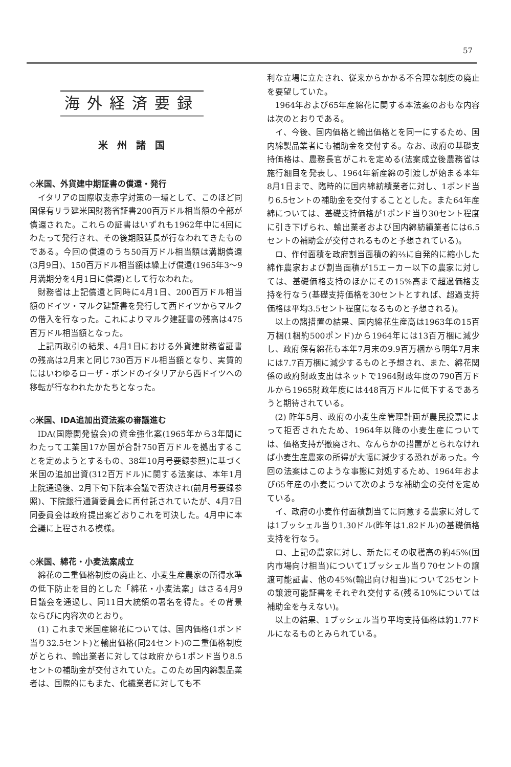57
海外経済要録
米州諸国
◇米国、外貨建中期証書の償還・発行
イタリアの国際収支赤字対策の一環として、このほど同国保有リラ建米国財務省証書200百万ドル相当額の全部が償還された。これらの証書はいずれも1962年中に4回にわたって発行され、その後期限延長が行なわれてきたものである。今回の償還のうち50百万ドル相当額は満期償還(3月9日)、150百万ドル相当額は繰上げ償還(1965年3～9月満期分を4月1日に償還)として行なわれた。
財務省は上記償還と同時に4月1日、200百万ドル相当額のドイツ・マルク建証書を発行して西ドイツからマルクの借入を行なった。これによりマルク建証書の残高は475百万ドル相当額となった。
上記両取引の結果、4月1日における外貨建財務省証書の残高は2月末と同じ730百万ドル相当額となり、実質的にはいわゆるローザ・ボンドのイタリアから西ドイツへの移転が行なわれたかたちとなった。
◇米国、IDA追加出資法案の審議進む
IDA(国際開発協会)の資金強化案(1965年から3年間にわたって工業国17か国が合計750百万ドルを拠出することを定めようとするもの、38年10月号要録参照)に基づく米国の追加出資(312百万ドル)に関する法案は、本年1月上院通過後、2月下旬下院本会議で否決され(前月号要録参照)、下院銀行通貨委員会に再付託されていたが、4月7日同委員会は政府提出案どおりこれを可決した。4月中に本会議に上程される模様。
◇米国、綿花・小麦法案成立
綿花の二重価格制度の廃止と、小麦生産農家の所得水準の低下防止を目的とした「綿花・小麦法案」はさる4月9日議会を通過し、同11日大統領の署名を得た。その背景ならびに内容次のとおり。
(1) これまで米国産綿花については、国内価格(1ポンド当り32.5セント)と輸出価格(同24セント)の二重価格制度がとられ、輸出業者に対しては政府から1ポンド当り8.5セントの補助金が交付されていた。このため国内綿製品業者は、国際的にもまた、化繊業者に対しても不
利な立場に立たされ、従来からかかる不合理な制度の廃止を要望していた。
1964年および65年産綿花に関する本法案のおもな内容は次のとおりである。
イ、今後、国内価格と輸出価格とを同一にするため、国内綿製品業者にも補助金を交付する。なお、政府の基礎支持価格は、農務長官がこれを定める(法案成立後農務省は施行細目を発表し、1964年新産綿の引渡しが始まる本年8月1日まで、臨時的に国内綿紡績業者に対し、1ポンド当り6.5セントの補助金を交付することとした。また64年産綿については、基礎支持価格が1ポンド当り30セント程度に引き下げられ、輸出業者および国内綿紡績業者には6.5セントの補助金が交付されるものと予想されている)。
ロ、作付面積を政府割当面積の約⅔に自発的に縮小した綿作農家および割当面積が15エーカー以下の農家に対しては、基礎価格支持のほかにその15%高まで超過価格支持を行なう(基礎支持価格を30セントとすれば、超過支持価格は平均3.5セント程度になるものと予想される)。
以上の諸措置の結果、国内綿花生産高は1963年の15百万梱(1梱約500ポンド)から1964年には13百万梱に減少し、政府保有綿花も本年7月末の9.9百万梱から明年7月末には7.7百万梱に減少するものと予想され、また、綿花関係の政府財政支出はネットで1964財政年度の790百万ドルから1965財政年度には448百万ドルに低下するであろうと期待されている。
(2) 昨年5月、政府の小麦生産管理計画が農民投票によって拒否されたため、1964年以降の小麦生産については、価格支持が撤廃され、なんらかの措置がとられなければ小麦生産農家の所得が大幅に減少する恐れがあった。今回の法案はこのような事態に対処するため、1964年および65年産の小麦について次のような補助金の交付を定めている。
イ、政府の小麦作付面積割当てに同意する農家に対しては1ブッシェル当り1.30ドル(昨年は1.82ドル)の基礎価格支持を行なう。
ロ、上記の農家に対し、新たにその収穫高の約45%(国内市場向け相当)について1ブッシェル当り70セントの譲渡可能証書、他の45%(輸出向け相当)について25セントの譲渡可能証書をそれぞれ交付する(残る10%については補助金を与えない)。
以上の結果、1ブッシェル当り平均支持価格は約1.77ドルになるものとみられている。